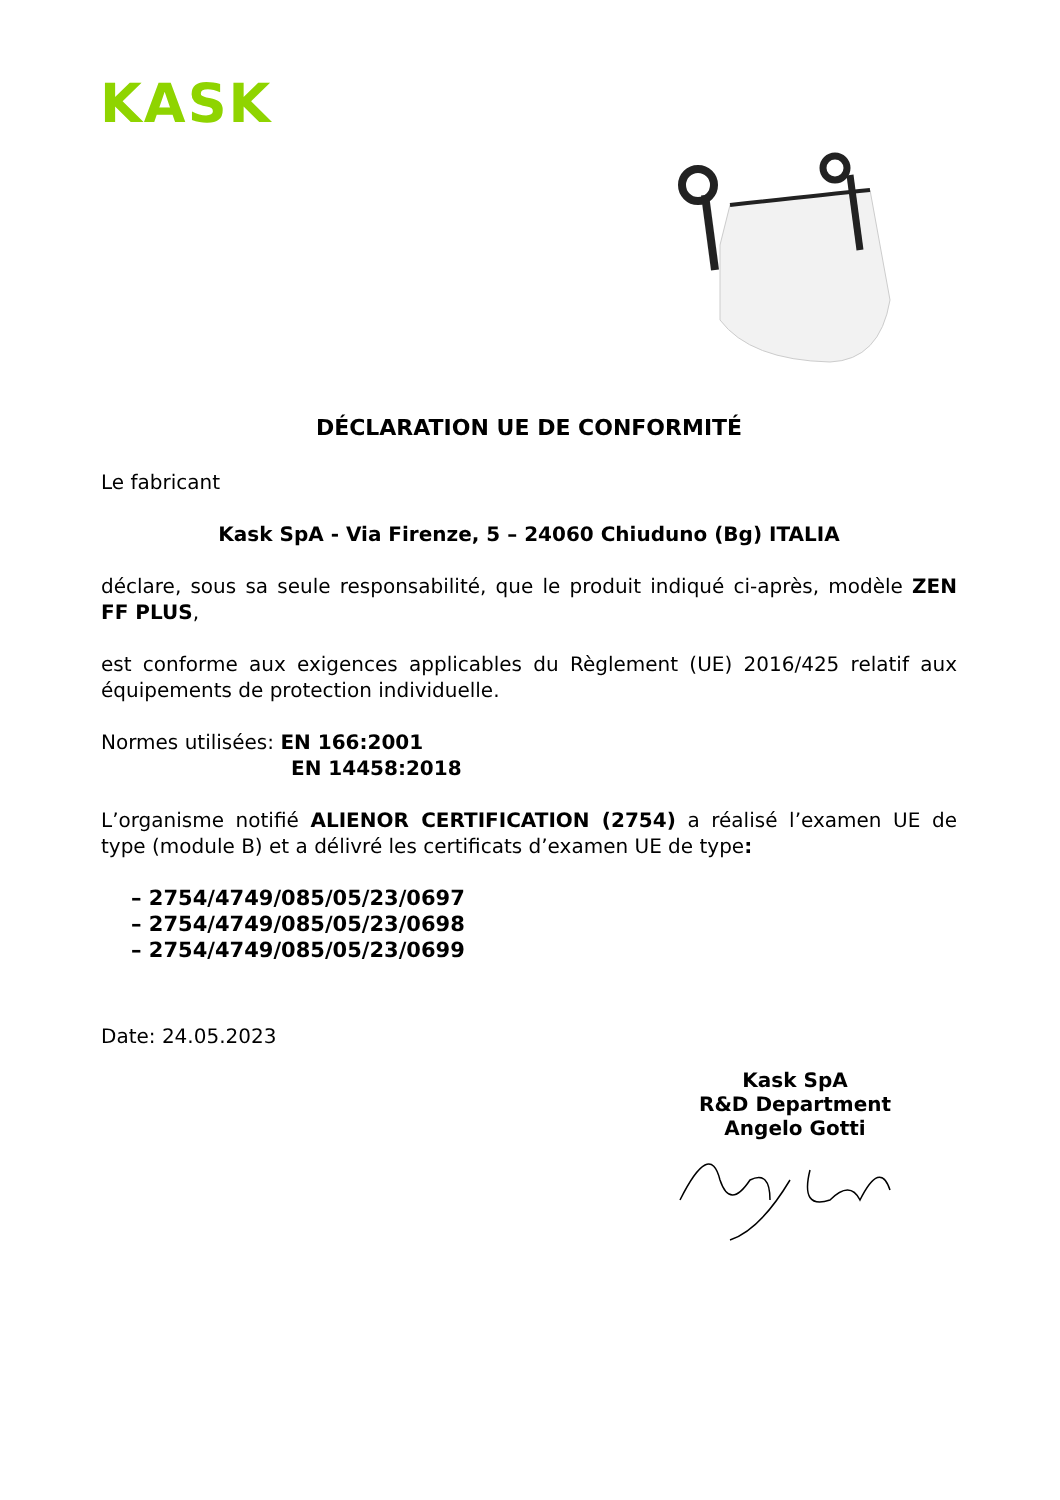KASK
DÉCLARATION UE DE CONFORMITÉ
Le fabricant
Kask SpA - Via Firenze, 5 – 24060 Chiuduno (Bg) ITALIA
déclare, sous sa seule responsabilité, que le produit indiqué ci-après, modèle ZEN FF PLUS,
est conforme aux exigences applicables du Règlement (UE) 2016/425 relatif aux équipements de protection individuelle.
Normes utilisées: EN 166:2001
EN 14458:2018
L’organisme notifié ALIENOR CERTIFICATION (2754) a réalisé l’examen UE de type (module B) et a délivré les certificats d’examen UE de type:
– 2754/4749/085/05/23/0697
– 2754/4749/085/05/23/0698
– 2754/4749/085/05/23/0699
Date: 24.05.2023
Kask SpA
R&D Department
Angelo Gotti